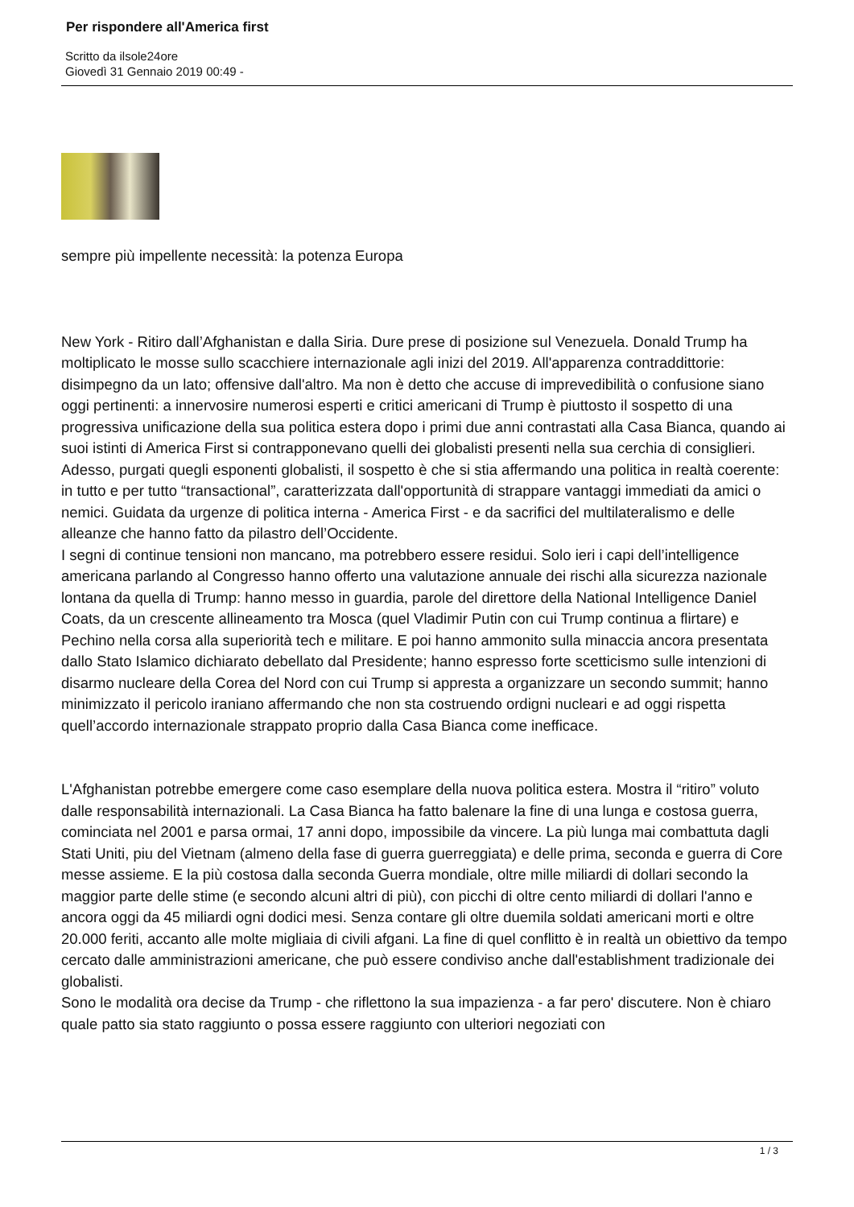Per rispondere all'America first
Scritto da ilsole24ore
Giovedì 31 Gennaio 2019 00:49 -
sempre più impellente necessità: la potenza Europa
New York - Ritiro dall’Afghanistan e dalla Siria. Dure prese di posizione sul Venezuela. Donald Trump ha moltiplicato le mosse sullo scacchiere internazionale agli inizi del 2019. All'apparenza contraddittorie: disimpegno da un lato; offensive dall'altro. Ma non è detto che accuse di imprevedibilità o confusione siano oggi pertinenti: a innervosire numerosi esperti e critici americani di Trump è piuttosto il sospetto di una progressiva unificazione della sua politica estera dopo i primi due anni contrastati alla Casa Bianca, quando ai suoi istinti di America First si contrapponevano quelli dei globalisti presenti nella sua cerchia di consiglieri. Adesso, purgati quegli esponenti globalisti, il sospetto è che si stia affermando una politica in realtà coerente: in tutto e per tutto “transactional”, caratterizzata dall'opportunità di strappare vantaggi immediati da amici o nemici. Guidata da urgenze di politica interna - America First - e da sacrifici del multilateralismo e delle alleanze che hanno fatto da pilastro dell’Occidente.
I segni di continue tensioni non mancano, ma potrebbero essere residui. Solo ieri i capi dell’intelligence americana parlando al Congresso hanno offerto una valutazione annuale dei rischi alla sicurezza nazionale lontana da quella di Trump: hanno messo in guardia, parole del direttore della National Intelligence Daniel Coats, da un crescente allineamento tra Mosca (quel Vladimir Putin con cui Trump continua a flirtare) e Pechino nella corsa alla superiorità tech e militare. E poi hanno ammonito sulla minaccia ancora presentata dallo Stato Islamico dichiarato debellato dal Presidente; hanno espresso forte scetticismo sulle intenzioni di disarmo nucleare della Corea del Nord con cui Trump si appresta a organizzare un secondo summit; hanno minimizzato il pericolo iraniano affermando che non sta costruendo ordigni nucleari e ad oggi rispetta quell’accordo internazionale strappato proprio dalla Casa Bianca come inefficace.
L'Afghanistan potrebbe emergere come caso esemplare della nuova politica estera. Mostra il “ritiro” voluto dalle responsabilità internazionali. La Casa Bianca ha fatto balenare la fine di una lunga e costosa guerra, cominciata nel 2001 e parsa ormai, 17 anni dopo, impossibile da vincere. La più lunga mai combattuta dagli Stati Uniti, piu del Vietnam (almeno della fase di guerra guerreggiata) e delle prima, seconda e guerra di Core messe assieme. E la più costosa dalla seconda Guerra mondiale, oltre mille miliardi di dollari secondo la maggior parte delle stime (e secondo alcuni altri di più), con picchi di oltre cento miliardi di dollari l'anno e ancora oggi da 45 miliardi ogni dodici mesi. Senza contare gli oltre duemila soldati americani morti e oltre 20.000 feriti, accanto alle molte migliaia di civili afgani. La fine di quel conflitto è in realtà un obiettivo da tempo cercato dalle amministrazioni americane, che può essere condiviso anche dall'establishment tradizionale dei globalisti.
Sono le modalità ora decise da Trump - che riflettono la sua impazienza - a far pero' discutere. Non è chiaro quale patto sia stato raggiunto o possa essere raggiunto con ulteriori negoziati con
1 / 3